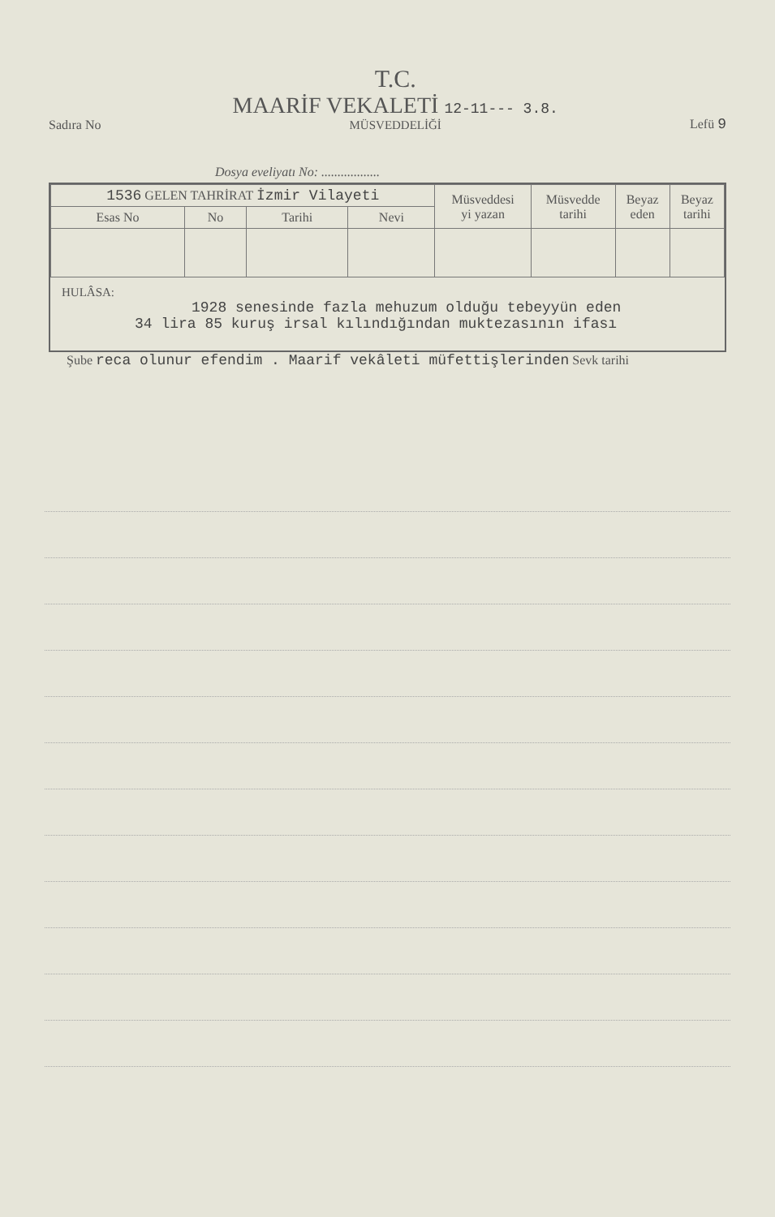Sadıra No
T.C.
MAARİF VEKALETİ 12-11--- 3.8.
MÜSVEDDELİĞİ
Lefü 9
Dosya eveliyatı No: ..................
| 1536 GELEN TAHRİRAT İzmir Vilayeti | | | | Müsveddesi yi yazan | Müsvedde tarihi | Beyaz eden | Beyaz tarihi |
| --- | --- | --- | --- | --- | --- | --- | --- |
| Esas No | No | Tarihi | Nevi | | | | |
HULÂSA:
1928 senesinde fazla mehuzum olduğu tebeyyün eden
34 lira 85 kuruş irsal kılındığından muktezasının ifası
Şube reca olunur efendim . Maarif vekâleti müfettişlerinden Sevk tarihi